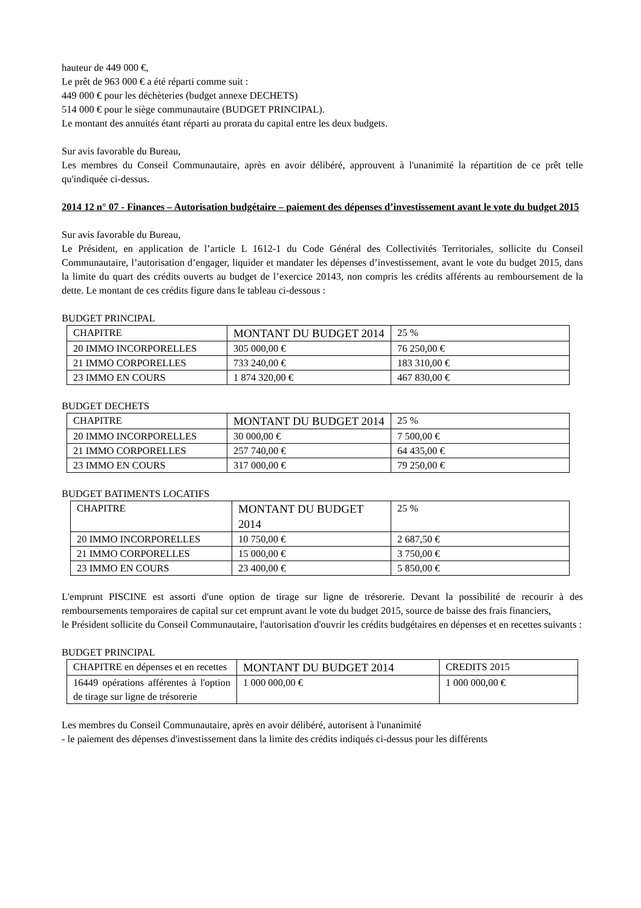hauteur de 449 000 €,
Le prêt de 963 000 € a été réparti comme suit :
449 000 € pour les déchèteries (budget annexe DECHETS)
514 000 € pour le siège communautaire (BUDGET PRINCIPAL).
Le montant des annuités étant réparti au prorata du capital entre les deux budgets.
Sur avis favorable du Bureau,
Les membres du Conseil Communautaire, après en avoir délibéré, approuvent à l'unanimité la répartition de ce prêt telle qu'indiquée ci-dessus.
2014 12 n° 07 - Finances – Autorisation budgétaire – paiement des dépenses d’investissement avant le vote du budget 2015
Sur avis favorable du Bureau,
Le Président, en application de l’article L 1612-1 du Code Général des Collectivités Territoriales, sollicite du Conseil Communautaire, l’autorisation d’engager, liquider et mandater les dépenses d’investissement, avant le vote du budget 2015, dans la limite du quart des crédits ouverts au budget de l’exercice 20143, non compris les crédits afférents au remboursement de la dette. Le montant de ces crédits figure dans le tableau ci-dessous :
BUDGET PRINCIPAL
| CHAPITRE | MONTANT DU BUDGET 2014 | 25 % |
| 20 IMMO INCORPORELLES | 305 000,00 € | 76 250,00 € |
| 21 IMMO CORPORELLES | 733 240,00 € | 183 310,00 € |
| 23 IMMO EN COURS | 1 874 320,00 € | 467 830,00 € |
BUDGET DECHETS
| CHAPITRE | MONTANT DU BUDGET 2014 | 25 % |
| 20 IMMO INCORPORELLES | 30 000,00 € | 7 500,00 € |
| 21 IMMO CORPORELLES | 257 740,00 € | 64 435,00 € |
| 23 IMMO EN COURS | 317 000,00 € | 79 250,00 € |
BUDGET BATIMENTS LOCATIFS
| CHAPITRE | MONTANT DU BUDGET 2014 | 25 % |
| 20 IMMO INCORPORELLES | 10 750,00 € | 2 687,50 € |
| 21 IMMO CORPORELLES | 15 000,00 € | 3 750,00 € |
| 23 IMMO EN COURS | 23 400,00 € | 5 850,00 € |
L'emprunt PISCINE est assorti d'une option de tirage sur ligne de trésorerie. Devant la possibilité de recourir à des remboursements temporaires de capital sur cet emprunt avant le vote du budget 2015, source de baisse des frais financiers,
le Président sollicite du Conseil Communautaire, l'autorisation d'ouvrir les crédits budgétaires en dépenses et en recettes suivants :
BUDGET PRINCIPAL
| CHAPITRE en dépenses et en recettes | MONTANT DU BUDGET 2014 | CREDITS 2015 |
| 16449 opérations afférentes à l'option de tirage sur ligne de trésorerie | 1 000 000,00 € | 1 000 000,00 € |
Les membres du Conseil Communautaire, après en avoir délibéré, autorisent à l'unanimité
- le paiement des dépenses d'investissement dans la limite des crédits indiqués ci-dessus pour les différents